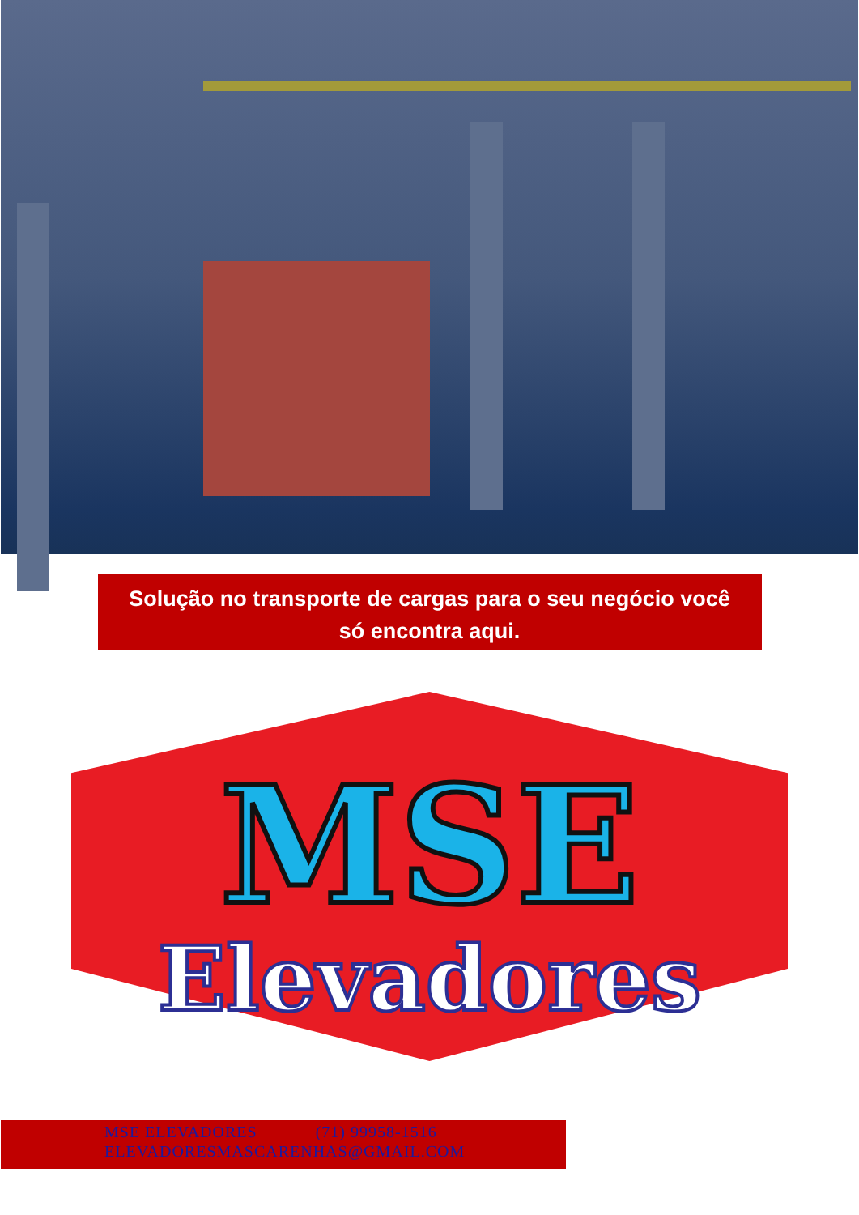Solução no transporte de cargas para o seu negócio você só encontra aqui.
MSE
Elevadores
MSE ELEVADORES (71) 99958-1516
ELEVADORESMASCARENHAS@GMAIL.COM